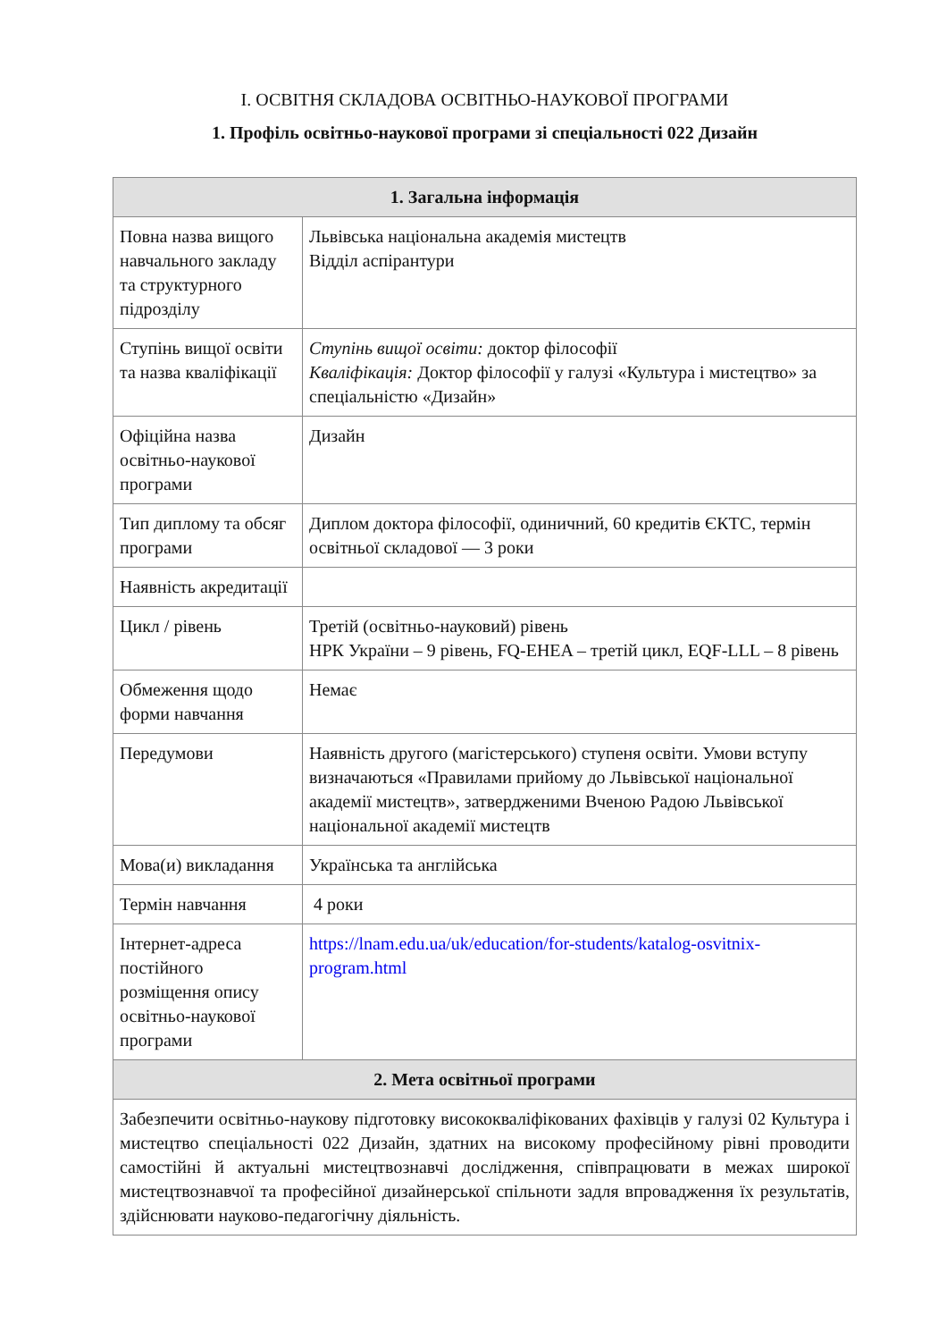I. ОСВІТНЯ СКЛАДОВА ОСВІТНЬО-НАУКОВОЇ ПРОГРАМИ
1. Профіль освітньо-наукової програми зі спеціальності 022 Дизайн
| 1. Загальна інформація | |
| --- | --- |
| Повна назва вищого навчального закладу та структурного підрозділу | Львівська національна академія мистецтв Відділ аспірантури |
| Ступінь вищої освіти та назва кваліфікації | Ступінь вищої освіти: доктор філософії Кваліфікація: Доктор філософії у галузі «Культура і мистецтво» за спеціальністю «Дизайн» |
| Офіційна назва освітньо-наукової програми | Дизайн |
| Тип диплому та обсяг програми | Диплом доктора філософії, одиничний, 60 кредитів ЄКТС, термін освітньої складової — 3 роки |
| Наявність акредитації | |
| Цикл / рівень | Третій (освітньо-науковий) рівень НРК України – 9 рівень, FQ-EHEA – третій цикл, EQF-LLL – 8 рівень |
| Обмеження щодо форми навчання | Немає |
| Передумови | Наявність другого (магістерського) ступеня освіти. Умови вступу визначаються «Правилами прийому до Львівської національної академії мистецтв», затвердженими Вченою Радою Львівської національної академії мистецтв |
| Мова(и) викладання | Українська та англійська |
| Термін навчання | 4 роки |
| Інтернет-адреса постійного розміщення опису освітньо-наукової програми | https://lnam.edu.ua/uk/education/for-students/katalog-osvitnix-program.html |
| 2. Мета освітньої програми | |
| Забезпечити освітньо-наукову підготовку висококваліфікованих фахівців у галузі 02 Культура і мистецтво спеціальності 022 Дизайн, здатних на високому професійному рівні проводити самостійні й актуальні мистецтвознавчі дослідження, співпрацювати в межах широкої мистецтвознавчої та професійної дизайнерської спільноти задля впровадження їх результатів, здійснювати науково-педагогічну діяльність. | |